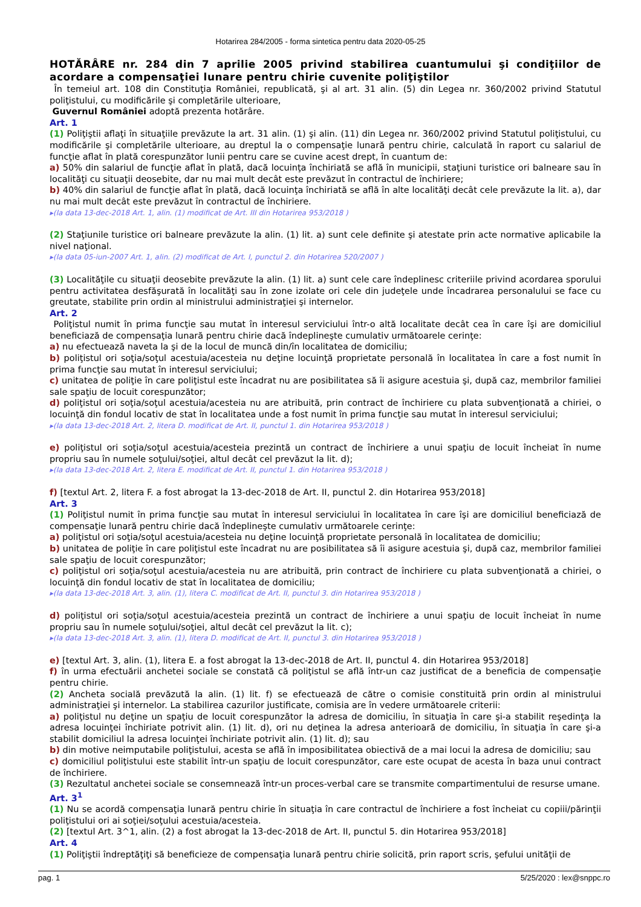Hotarirea 284/2005 - forma sintetica pentru data 2020-05-25
HOTĂRÂRE nr. 284 din 7 aprilie 2005 privind stabilirea cuantumului şi condiţiilor de acordare a compensaţiei lunare pentru chirie cuvenite poliţiştilor
În temeiul art. 108 din Constituţia României, republicată, şi al art. 31 alin. (5) din Legea nr. 360/2002 privind Statutul poliţistului, cu modificările şi completările ulterioare,
Guvernul României adoptă prezenta hotărâre.
Art. 1
(1) Poliţiştii aflaţi în situaţiile prevăzute la art. 31 alin. (1) şi alin. (11) din Legea nr. 360/2002 privind Statutul poliţistului, cu modificările şi completările ulterioare, au dreptul la o compensaţie lunară pentru chirie, calculată în raport cu salariul de funcţie aflat în plată corespunzător lunii pentru care se cuvine acest drept, în cuantum de:
a) 50% din salariul de funcţie aflat în plată, dacă locuinţa închiriată se află în municipii, staţiuni turistice ori balneare sau în localităţi cu situaţii deosebite, dar nu mai mult decât este prevăzut în contractul de închiriere;
b) 40% din salariul de funcţie aflat în plată, dacă locuinţa închiriată se află în alte localităţi decât cele prevăzute la lit. a), dar nu mai mult decât este prevăzut în contractul de închiriere.
▸(la data 13-dec-2018 Art. 1, alin. (1) modificat de Art. III din Hotarirea 953/2018 )
(2) Staţiunile turistice ori balneare prevăzute la alin. (1) lit. a) sunt cele definite şi atestate prin acte normative aplicabile la nivel naţional.
▸(la data 05-iun-2007 Art. 1, alin. (2) modificat de Art. I, punctul 2. din Hotarirea 520/2007 )
(3) Localităţile cu situaţii deosebite prevăzute la alin. (1) lit. a) sunt cele care îndeplinesc criteriile privind acordarea sporului pentru activitatea desfăşurată în localităţi sau în zone izolate ori cele din judeţele unde încadrarea personalului se face cu greutate, stabilite prin ordin al ministrului administraţiei şi internelor.
Art. 2
Poliţistul numit în prima funcţie sau mutat în interesul serviciului într-o altă localitate decât cea în care îşi are domiciliul beneficiază de compensaţia lunară pentru chirie dacă îndeplineşte cumulativ următoarele cerinţe:
a) nu efectuează naveta la şi de la locul de muncă din/în localitatea de domiciliu;
b) poliţistul ori soţia/soţul acestuia/acesteia nu deţine locuinţă proprietate personală în localitatea în care a fost numit în prima funcţie sau mutat în interesul serviciului;
c) unitatea de poliţie în care poliţistul este încadrat nu are posibilitatea să îi asigure acestuia şi, după caz, membrilor familiei sale spaţiu de locuit corespunzător;
d) poliţistul ori soţia/soţul acestuia/acesteia nu are atribuită, prin contract de închiriere cu plata subvenţionată a chiriei, o locuinţă din fondul locativ de stat în localitatea unde a fost numit în prima funcţie sau mutat în interesul serviciului;
▸(la data 13-dec-2018 Art. 2, litera D. modificat de Art. II, punctul 1. din Hotarirea 953/2018 )
e) poliţistul ori soţia/soţul acestuia/acesteia prezintă un contract de închiriere a unui spaţiu de locuit încheiat în nume propriu sau în numele soţului/soţiei, altul decât cel prevăzut la lit. d);
▸(la data 13-dec-2018 Art. 2, litera E. modificat de Art. II, punctul 1. din Hotarirea 953/2018 )
f) [textul Art. 2, litera F. a fost abrogat la 13-dec-2018 de Art. II, punctul 2. din Hotarirea 953/2018]
Art. 3
(1) Poliţistul numit în prima funcţie sau mutat în interesul serviciului în localitatea în care îşi are domiciliul beneficiază de compensaţie lunară pentru chirie dacă îndeplineşte cumulativ următoarele cerinţe:
a) poliţistul ori soţia/soţul acestuia/acesteia nu deţine locuinţă proprietate personală în localitatea de domiciliu;
b) unitatea de poliţie în care poliţistul este încadrat nu are posibilitatea să îi asigure acestuia şi, după caz, membrilor familiei sale spaţiu de locuit corespunzător;
c) poliţistul ori soţia/soţul acestuia/acesteia nu are atribuită, prin contract de închiriere cu plata subvenţionată a chiriei, o locuinţă din fondul locativ de stat în localitatea de domiciliu;
▸(la data 13-dec-2018 Art. 3, alin. (1), litera C. modificat de Art. II, punctul 3. din Hotarirea 953/2018 )
d) poliţistul ori soţia/soţul acestuia/acesteia prezintă un contract de închiriere a unui spaţiu de locuit încheiat în nume propriu sau în numele soţului/soţiei, altul decât cel prevăzut la lit. c);
▸(la data 13-dec-2018 Art. 3, alin. (1), litera D. modificat de Art. II, punctul 3. din Hotarirea 953/2018 )
e) [textul Art. 3, alin. (1), litera E. a fost abrogat la 13-dec-2018 de Art. II, punctul 4. din Hotarirea 953/2018]
f) în urma efectuării anchetei sociale se constată că poliţistul se află într-un caz justificat de a beneficia de compensaţie pentru chirie.
(2) Ancheta socială prevăzută la alin. (1) lit. f) se efectuează de către o comisie constituită prin ordin al ministrului administraţiei şi internelor. La stabilirea cazurilor justificate, comisia are în vedere următoarele criterii:
a) poliţistul nu deţine un spaţiu de locuit corespunzător la adresa de domiciliu, în situaţia în care şi-a stabilit reşedinţa la adresa locuinţei închiriate potrivit alin. (1) lit. d), ori nu deţinea la adresa anterioară de domiciliu, în situaţia în care şi-a stabilit domiciliul la adresa locuinţei închiriate potrivit alin. (1) lit. d); sau
b) din motive neimputabile poliţistului, acesta se află în imposibilitatea obiectivă de a mai locui la adresa de domiciliu; sau
c) domiciliul poliţistului este stabilit într-un spaţiu de locuit corespunzător, care este ocupat de acesta în baza unui contract de închiriere.
(3) Rezultatul anchetei sociale se consemnează într-un proces-verbal care se transmite compartimentului de resurse umane.
Art. 3<sup>1</sup>
(1) Nu se acordă compensaţia lunară pentru chirie în situaţia în care contractul de închiriere a fost încheiat cu copiii/părinţii poliţistului ori ai soţiei/soţului acestuia/acesteia.
(2) [textul Art. 3^1, alin. (2) a fost abrogat la 13-dec-2018 de Art. II, punctul 5. din Hotarirea 953/2018]
Art. 4
(1) Poliţiştii îndreptăţiţi să beneficieze de compensaţia lunară pentru chirie solicită, prin raport scris, şefului unităţii de
pag. 1 5/25/2020 : lex@snppc.ro